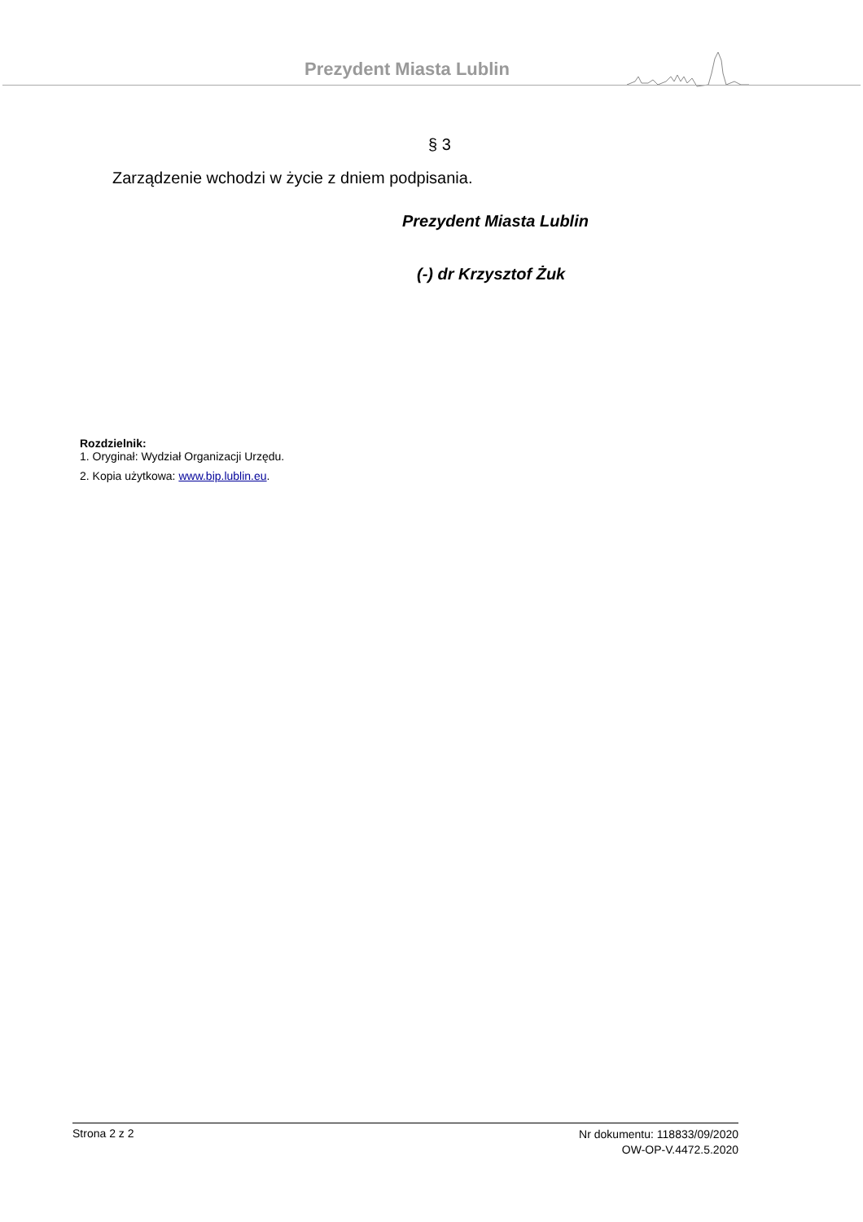Prezydent Miasta Lublin
§ 3
Zarządzenie wchodzi w życie z dniem podpisania.
Prezydent Miasta Lublin
(-) dr Krzysztof Żuk
Rozdzielnik:
1. Oryginał: Wydział Organizacji Urzędu.
2. Kopia użytkowa: www.bip.lublin.eu.
Strona 2 z 2
Nr dokumentu: 118833/09/2020
OW-OP-V.4472.5.2020